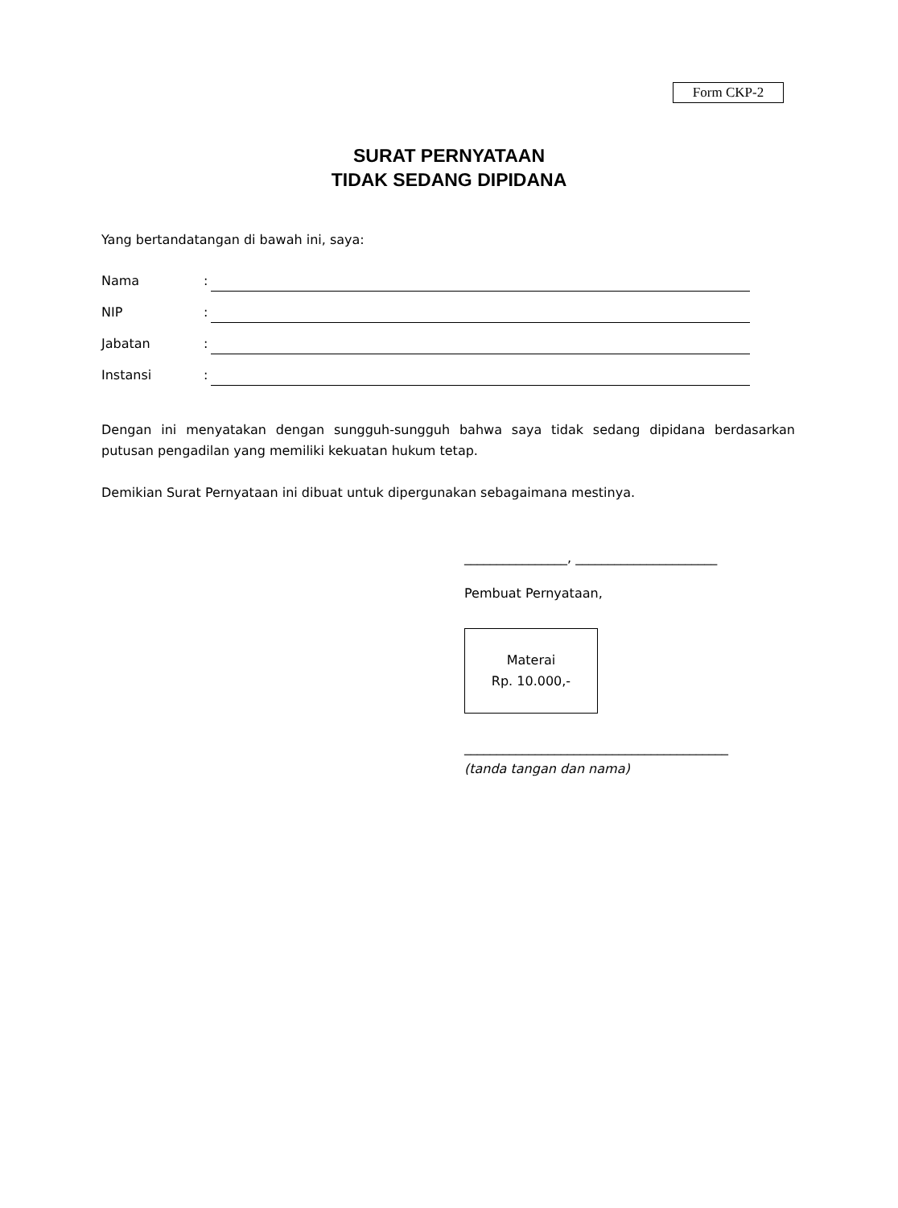Form CKP-2
SURAT PERNYATAAN
TIDAK SEDANG DIPIDANA
Yang bertandatangan di bawah ini, saya:
Nama:
NIP:
Jabatan:
Instansi:
Dengan ini menyatakan dengan sungguh-sungguh bahwa saya tidak sedang dipidana berdasarkan putusan pengadilan yang memiliki kekuatan hukum tetap.
Demikian Surat Pernyataan ini dibuat untuk dipergunakan sebagaimana mestinya.
________________, ______________________
Pembuat Pernyataan,
Materai
Rp. 10.000,-
_________________________________________
(tanda tangan dan nama)